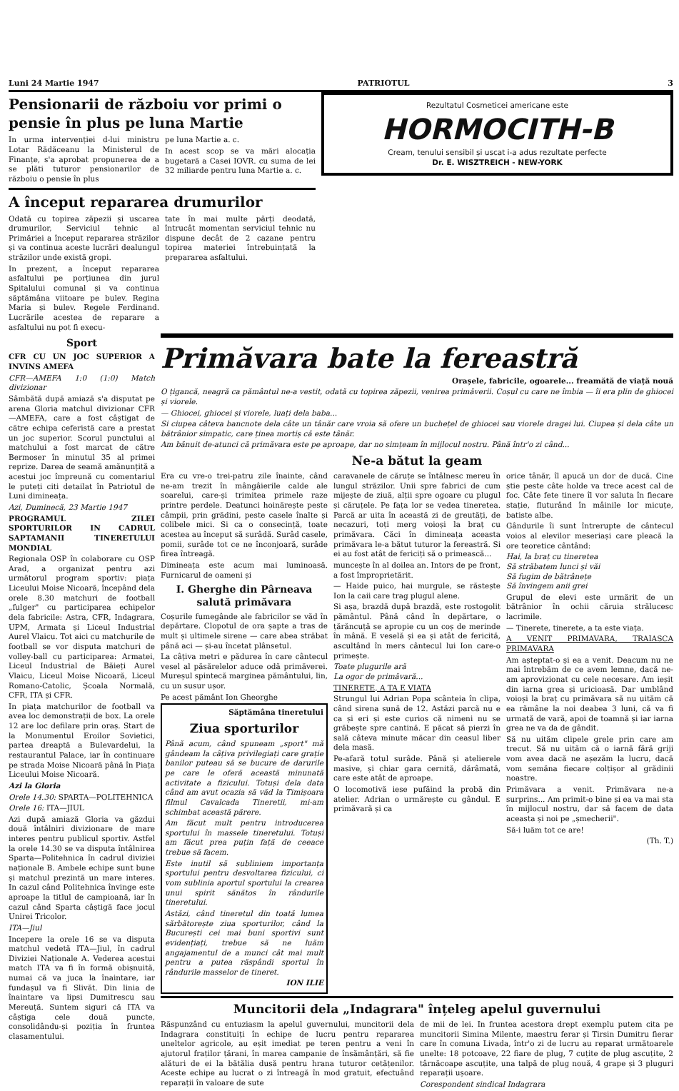Luni 24 Martie 1947 PATRIOTUL 3
Pensionarii de războiu vor primi o pensie în plus pe luna Martie
In urma intervenției d-lui ministru Lotar Rădăceanu la Ministerul de Finanțe, s'a aprobat propunerea de a se plăti tuturor pensionarilor de războiu o pensie în plus
pe luna Martie a. c.
In acest scop se va mări alocația bugetară a Casei IOVR. cu suma de lei 32 miliarde pentru luna Martie a. c.
A început repararea drumurilor
Odată cu topirea zăpezii și uscarea drumurilor, Serviciul tehnic al Primăriei a început repararea străzilor și va continua aceste lucrări dealungul străzilor unde există gropi.
In prezent, a început repararea asfaltului pe porțiunea din jurul Spitalului comunal și va continua săptămâna viitoare pe bulev. Regina Maria și bulev. Regele Ferdinand. Lucrările acestea de reparare a asfaltului nu pot fi execu-
tate în mai multe părți deodată, întrucât momentan serviciul tehnic nu dispune decât de 2 cazane pentru topirea materiei întrebuințată la prepararea asfaltului.
Rezultatul Cosmeticei americane este
HORMOCITH-B
Cream, tenului sensibil și uscat i-a adus rezultate perfecte
Dr. E. WISZTREICH - NEW-YORK
Sport
CFR CU UN JOC SUPERIOR A INVINS AMEFA
CFR—AMEFA 1:0 (1:0) Match divizionar
Sâmbătă după amiază s'a disputat pe arena Gloria matchul divizionar CFR—AMEFA, care a fost câștigat de către echipa ceferistă care a prestat un joc superior. Scorul punctului al matchului a fost marcat de către Bermoser în minutul 35 al primei reprize. Darea de seamă amănunțită a acestui joc împreună cu comentariul le puteți citi detailat în Patriotul de Luni dimineața.
Azi, Duminecă, 23 Martie 1947
PROGRAMUL ZILEI SPORTURILOR IN CADRUL SAPTAMANII TINERETULUI MONDIAL
Regionala OSP în colaborare cu OSP Arad, a organizat pentru azi următorul program sportiv: piața Liceului Moise Nicoară, începând dela orele 8.30 matchuri de football „fulger" cu participarea echipelor dela fabricile: Astra, CFR, Indagrara, UPM, Armata și Liceul Industrial Aurel Vlaicu. Tot aici cu matchurile de football se vor disputa matchuri de volley-ball cu participarea: Armatei, Liceul Industrial de Băieți Aurel Vlaicu, Liceul Moise Nicoară, Liceul Romano-Catolic, Școala Normală, CFR, ITA și CFR.
In piața matchurilor de football va avea loc demonstrații de box. La orele 12 are loc defilare prin oraș. Start de la Monumentul Eroilor Sovietici, partea dreaptă a Bulevardelui, la restaurantul Palace, iar în continuare pe strada Moise Nicoară până în Piața Liceului Moise Nicoară.
Azi la Gloria
Orele 14.30: SPARTA—POLITEHNICA
Orele 16: ITA—JIUL
Azi după amiază Gloria va găzdui două întâlniri divizionare de mare interes pentru publicul sportiv. Astfel la orele 14.30 se va disputa întâlnirea Sparta—Politehnica în cadrul diviziei naționale B. Ambele echipe sunt bune și matchul prezintă un mare interes. In cazul când Politehnica învinge este aproape la titlul de campioană, iar în cazul când Sparta câștigă face jocul Unirei Tricolor.
ITA—Jiul
Incepere la orele 16 se va disputa matchul vedetă ITA—Jiul, în cadrul Diviziei Naționale A. Vederea acestui match ITA va fi în formă obișnuită, numai că va juca la înaintare, iar fundașul va fi Slivăt. Din linia de înaintare va lipsi Dumitrescu sau Mereuță. Suntem siguri că ITA va câștiga cele două puncte, consolidându-și poziția în fruntea clasamentului.
Primăvara bate la fereastră
Orașele, fabricile, ogoarele... freamătă de viață nouă
O țigancă, neagră ca pământul ne-a vestit, odată cu topirea zăpezii, venirea primăverii. Coșul cu care ne îmbia — îi era plin de ghiocei și viorele.
— Ghiocei, ghiocei și viorele, luați dela baba...
Si ciupea câteva bancnote dela câte un tânăr care vroia să ofere un buchețel de ghiocei sau viorele dragei lui. Ciupea și dela câte un bătrânior simpatic, care ținea mortiș că este tânăr.
Am bănuit de-atunci că primăvara este pe aproape, dar no simțeam în mijlocul nostru. Până într'o zi când...
Ne-a bătut la geam
Era cu vre-o trei-patru zile înainte, când ne-am trezit în mângâierile calde ale soarelui, care-și trimitea primele raze printre perdele. Deatunci hoinărește peste câmpii, prin grădini, peste casele înalte și colibele mici. Si ca o consecință, toate acestea au început să surâdă. Surâd casele, pomii, surâde tot ce ne înconjoară, surâde firea întreagă.
Dimineața este acum mai luminoasă. Furnicarul de oameni și
I. Gherghe din Pârneava salută primăvara
Coșurile fumegânde ale fabricilor se văd în depărtare. Clopotul de ora șapte a tras de mult și ultimele sirene — care abea străbat până aci — și-au încetat plânsetul.
La câțiva metri e pădurea în care cântecul vesel al păsărelelor aduce odă primăverei. Mureșul spintecă marginea pământului, lin, cu un susur ușor.
Pe acest pământ Ion Gheorghe
Săptămâna tineretului
Ziua sporturilor
Până acum, când spuneam „sport" mă gândeam la câțiva privilegiați care grație banilor puteau să se bucure de darurile pe care le oferă această minunată activitate a fizicului. Totuși dela data când am avut ocazia să văd la Timișoara filmul Cavalcada Tineretii, mi-am schimbat această părere.
Am făcut mult pentru introducerea sportului în massele tineretului. Totuși am făcut prea puțin față de ceeace trebue să facem.
Este inutil să subliniem importanța sportului pentru desvoltarea fizicului, ci vom sublinia aportul sportului la crearea unui spirit sănătos în rândurile tineretului.
Astăzi, când tineretul din toată lumea sărbătorește ziua sporturilor, când la București cei mai buni sportivi sunt evidențiați, trebue să ne luăm angajamentul de a munci cât mai mult pentru a putea răspândi sportul în rândurile masselor de tineret.
ION ILIE
caravanele de căruțe se întâlnesc mereu în lungul străzilor. Unii spre fabrici de cum mijește de ziuă, alții spre ogoare cu plugul și căruțele. Pe fața lor se vedea tineretea. Parcă ar uita în această zi de greutăți, de necazuri, toți merg voioși la braț cu primăvara. Căci în dimineața aceasta primăvara le-a bătut tuturor la fereastră. Si ei au fost atât de fericiți să o primească...
muncește în al doilea an. Intors de pe front, a fost împroprietărit.
— Haide puico, hai murgule, se răstește Ion la caii care trag plugul alene.
Si așa, brazdă după brazdă, este rostogolit pământul. Până când în depărtare, o țărăncuță se apropie cu un coș de merinde în mână. E veselă și ea și atât de fericită, ascultând în mers cântecul lui Ion care-o primește.
Toate plugurile ară
La ogor de primăvară...
TINERETE, A TA E VIATA
Strungul lui Adrian Popa scânteia în clipa, când sirena sună de 12. Astăzi parcă nu e ca și eri și este curios că nimeni nu se grăbește spre cantină. E păcat să pierzi în sală câteva minute măcar din ceasul liber dela masă.
Pe-afară totul surâde. Până și atelierele masive, și chiar gara cernită, dărâmată, care este atât de aproape.
O locomotivă iese pufăind la probă din atelier. Adrian o urmărește cu gândul. E primăvară și ca
orice tânăr, îl apucă un dor de ducă. Cine știe peste câte holde va trece acest cal de foc. Câte fete tinere îl vor saluta în fiecare stație, fluturând în mâinile lor micuțe, batiste albe.
Gândurile îi sunt întrerupte de cântecul voios al elevilor meseriași care pleacă la ore teoretice cântând:
Hai, la braț cu tineretea
Să străbatem lunci și văi
Să fugim de bătrânețe
Să învingem anii grei
Grupul de elevi este urmărit de un bătrânior în ochii căruia strălucesc lacrimile.
— Tinerete, tinerete, a ta este viața.
A VENIT PRIMAVARA, TRAIASCA PRIMAVARA
Am așteptat-o și ea a venit. Deacum nu ne mai întrebăm de ce avem lemne, dacă ne-am aprovizionat cu cele necesare. Am ieșit din iarna grea și uricioasă. Dar umblând voioși la braț cu primăvara să nu uităm că ea rămâne la noi deabea 3 luni, că va fi urmată de vară, apoi de toamnă și iar iarna grea ne va da de gândit.
Să nu uităm clipele grele prin care am trecut. Să nu uităm că o iarnă fără griji vom avea dacă ne așezăm la lucru, dacă vom semăna fiecare colțișor al grădinii noastre.
Primăvara a venit. Primăvara ne-a surprins... Am primit-o bine și ea va mai sta în mijlocul nostru, dar să facem de data aceasta și noi pe „șmecherii".
Să-i luăm tot ce are!
(Th. T.)
Muncitorii dela „Indagrara" înțeleg apelul guvernului
Răspunzând cu entuziasm la apelul guvernului, muncitorii dela Indagrara constituiți în echipe de lucru pentru repararea uneltelor agricole, au eșit imediat pe teren pentru a veni în ajutorul fraților țărani, în marea campanie de însămânțări, să fie alături de ei la bătălia dusă pentru hrana tuturor cetățenilor. Aceste echipe au lucrat o zi întreagă în mod gratuit, efectuând reparații în valoare de sute
de mii de lei. In fruntea acestora drept exemplu putem cita pe muncitorii Simina Milente, maestru ferar și Tirsin Dumitru fierar care în comuna Livada, într'o zi de lucru au reparat următoarele unelte: 18 potcoave, 22 fiare de plug, 7 cuțite de plug ascuțite, 2 târnăcoape ascuțite, una talpă de plug nouă, 4 grape și 3 pluguri reparații ușoare.
Corespondent sindical Indagrara